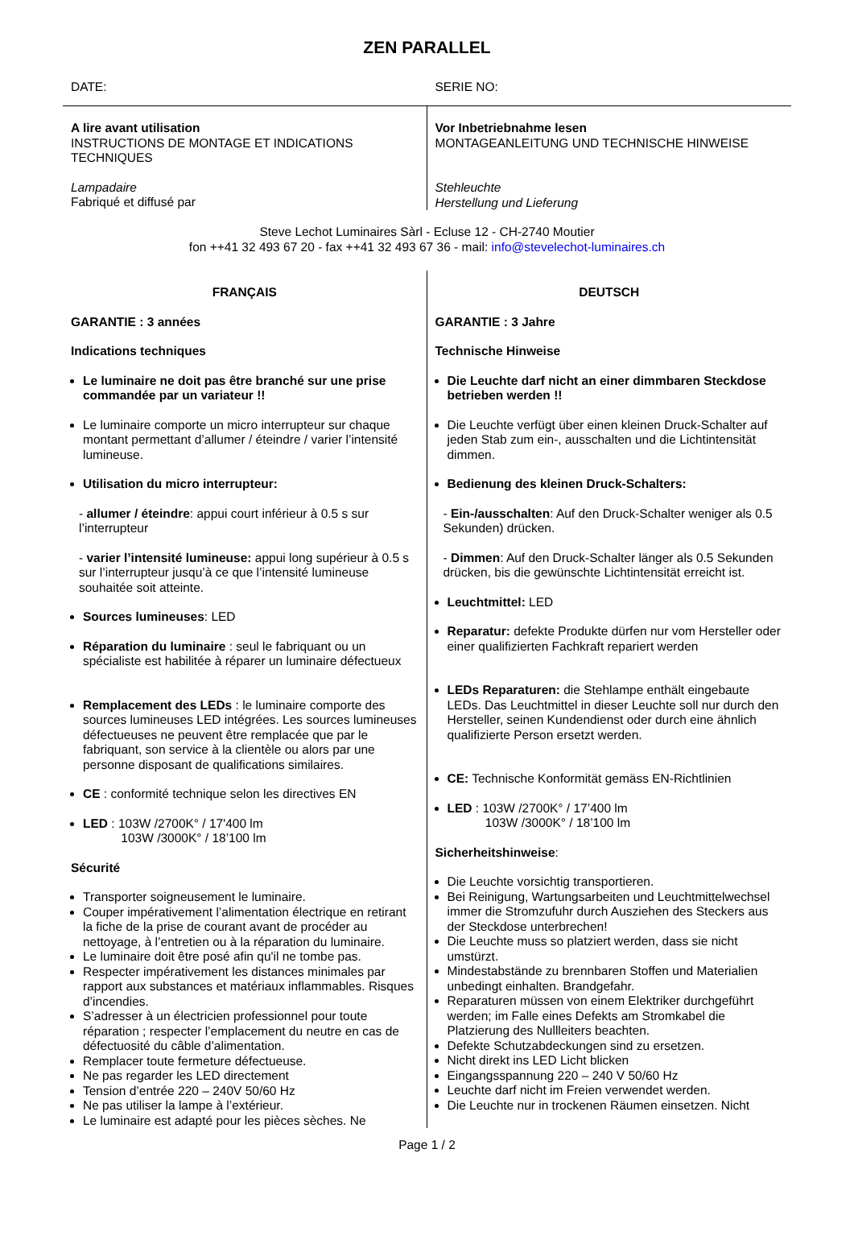ZEN PARALLEL
DATE: SERIE NO:
A lire avant utilisation
INSTRUCTIONS DE MONTAGE ET INDICATIONS TECHNIQUES
Lampadaire
Fabriqué et diffusé par
Vor Inbetriebnahme lesen
MONTAGEANLEITUNG UND TECHNISCHE HINWEISE
Stehleuchte
Herstellung und Lieferung
Steve Lechot Luminaires Sàrl - Ecluse 12 - CH-2740 Moutier
fon ++41 32 493 67 20 - fax ++41 32 493 67 36 - mail: info@stevelechot-luminaires.ch
FRANÇAIS
GARANTIE : 3 années
Indications techniques
Le luminaire ne doit pas être branché sur une prise commandée par un variateur !!
Le luminaire comporte un micro interrupteur sur chaque montant permettant d’allumer / éteindre / varier l’intensité lumineuse.
Utilisation du micro interrupteur:
- allumer / éteindre: appui court inférieur à 0.5 s sur l’interrupteur
- varier l’intensité lumineuse: appui long supérieur à 0.5 s sur l’interrupteur jusqu’à ce que l’intensité lumineuse souhaitée soit atteinte.
Sources lumineuses: LED
Réparation du luminaire : seul le fabriquant ou un spécialiste est habilitée à réparer un luminaire défectueux
Remplacement des LEDs : le luminaire comporte des sources lumineuses LED intégrées. Les sources lumineuses défectueuses ne peuvent être remplacée que par le fabriquant, son service à la clientèle ou alors par une personne disposant de qualifications similaires.
CE : conformité technique selon les directives EN
LED : 103W /2700K° / 17'400 lm
103W /3000K° / 18’100 lm
Sécurité
Transporter soigneusement le luminaire.
Couper impérativement l’alimentation électrique en retirant la fiche de la prise de courant avant de procéder au nettoyage, à l’entretien ou à la réparation du luminaire.
Le luminaire doit être posé afin qu'il ne tombe pas.
Respecter impérativement les distances minimales par rapport aux substances et matériaux inflammables. Risques d’incendies.
S’adresser à un électricien professionnel pour toute réparation ; respecter l’emplacement du neutre en cas de défectuosité du câble d’alimentation.
Remplacer toute fermeture défectueuse.
Ne pas regarder les LED directement
Tension d’entrée 220 – 240V 50/60 Hz
Ne pas utiliser la lampe à l’extérieur.
Le luminaire est adapté pour les pièces sèches. Ne
DEUTSCH
GARANTIE : 3 Jahre
Technische Hinweise
Die Leuchte darf nicht an einer dimmbaren Steckdose betrieben werden !!
Die Leuchte verfügt über einen kleinen Druck-Schalter auf jeden Stab zum ein-, ausschalten und die Lichtintensität dimmen.
Bedienung des kleinen Druck-Schalters:
- Ein-/ausschalten: Auf den Druck-Schalter weniger als 0.5 Sekunden) drücken.
- Dimmen: Auf den Druck-Schalter länger als 0.5 Sekunden drücken, bis die gewünschte Lichtintensität erreicht ist.
Leuchtmittel: LED
Reparatur: defekte Produkte dürfen nur vom Hersteller oder einer qualifizierten Fachkraft repariert werden
LEDs Reparaturen: die Stehlampe enthält eingebaute LEDs. Das Leuchtmittel in dieser Leuchte soll nur durch den Hersteller, seinen Kundendienst oder durch eine ähnlich qualifizierte Person ersetzt werden.
CE: Technische Konformität gemäss EN-Richtlinien
LED : 103W /2700K° / 17’400 lm
103W /3000K° / 18’100 lm
Sicherheitshinweise:
Die Leuchte vorsichtig transportieren.
Bei Reinigung, Wartungsarbeiten und Leuchtmittelwechsel immer die Stromzufuhr durch Ausziehen des Steckers aus der Steckdose unterbrechen!
Die Leuchte muss so platziert werden, dass sie nicht umstürzt.
Mindestabstände zu brennbaren Stoffen und Materialien unbedingt einhalten. Brandgefahr.
Reparaturen müssen von einem Elektriker durchgeführt werden; im Falle eines Defekts am Stromkabel die Platzierung des Nullleiters beachten.
Defekte Schutzabdeckungen sind zu ersetzen.
Nicht direkt ins LED Licht blicken
Eingangsspannung 220 – 240 V 50/60 Hz
Leuchte darf nicht im Freien verwendet werden.
Die Leuchte nur in trockenen Räumen einsetzen. Nicht
Page 1 / 2